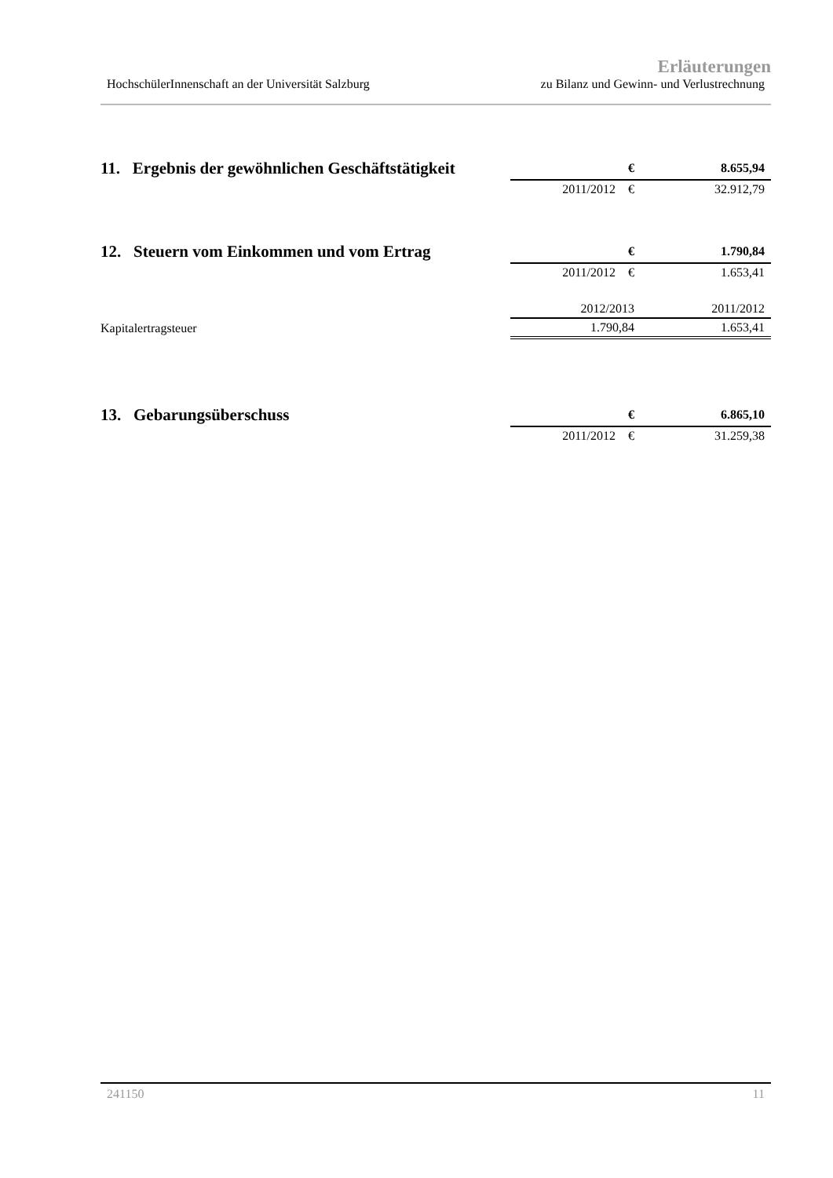Erläuterungen
HochschülerInnenschaft an der Universität Salzburg zu Bilanz und Gewinn- und Verlustrechnung
| 11. Ergebnis der gewöhnlichen Geschäftstätigkeit | € | 8.655,94 |
| | 2011/2012 € | 32.912,79 |
| 12. Steuern vom Einkommen und vom Ertrag | € | 1.790,84 |
| | 2011/2012 € | 1.653,41 |
| | 2012/2013 | 2011/2012 |
| Kapitalertragsteuer | 1.790,84 | 1.653,41 |
| 13. Gebarungsüberschuss | € | 6.865,10 |
| | 2011/2012 € | 31.259,38 |
241150 11